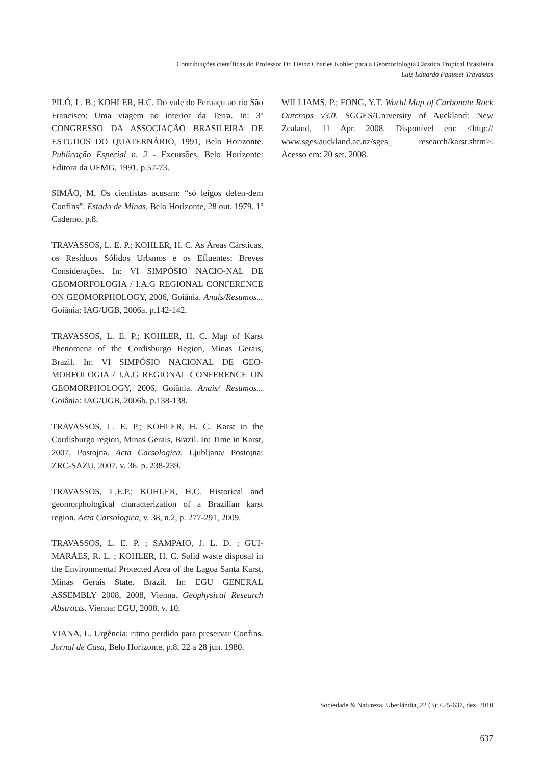Contribuições científicas do Professor Dr. Heinz Charles Kohler para a Geomorfologia Cárstica Tropical Brasileira
Luiz Eduardo Panisset Travassos
PILÓ, L. B.; KOHLER, H.C. Do vale do Peruaçu ao rio São Francisco: Uma viagem ao interior da Terra. In: 3º CONGRESSO DA ASSOCIAÇÃO BRASILEIRA DE ESTUDOS DO QUATERNÁRIO, 1991, Belo Horizonte. Publicação Especial n. 2 - Excursões. Belo Horizonte: Editora da UFMG, 1991. p.57-73.
SIMÃO, M. Os cientistas acusam: “só leigos defen-dem Confins”. Estado de Minas, Belo Horizonte, 28 out. 1979. 1º Caderno, p.8.
TRAVASSOS, L. E. P.; KOHLER, H. C. As Áreas Cársticas, os Resíduos Sólidos Urbanos e os Efluentes: Breves Considerações. In: VI SIMPÓSIO NACIO-NAL DE GEOMORFOLOGIA / I.A.G REGIONAL CONFERENCE ON GEOMORPHOLOGY, 2006, Goiânia. Anais/Resumos... Goiânia: IAG/UGB, 2006a. p.142-142.
TRAVASSOS, L. E. P.; KOHLER, H. C. Map of Karst Phenomena of the Cordisburgo Region, Minas Gerais, Brazil. In: VI SIMPÓSIO NACIONAL DE GEO-MORFOLOGIA / I.A.G REGIONAL CONFERENCE ON GEOMORPHOLOGY, 2006, Goiânia. Anais/ Resumos... Goiânia: IAG/UGB, 2006b. p.138-138.
TRAVASSOS, L. E. P.; KOHLER, H. C. Karst in the Cordisburgo region, Minas Gerais, Brazil. In: Time in Karst, 2007, Postojna. Acta Carsologica. Ljubljana/ Postojna: ZRC-SAZU, 2007. v. 36. p. 238-239.
TRAVASSOS, L.E.P.; KOHLER, H.C. Historical and geomorphological characterization of a Brazilian karst region. Acta Carsologica, v. 38, n.2, p. 277-291, 2009.
TRAVASSOS, L. E. P. ; SAMPAIO, J. L. D. ; GUI-MARÃES, R. L. ; KOHLER, H. C. Solid waste disposal in the Environmental Protected Area of the Lagoa Santa Karst, Minas Gerais State, Brazil. In: EGU GENERAL ASSEMBLY 2008, 2008, Vienna. Geophysical Research Abstracts. Vienna: EGU, 2008. v. 10.
VIANA, L. Urgência: ritmo perdido para preservar Confins. Jornal de Casa, Belo Horizonte, p.8, 22 a 28 jun. 1980.
WILLIAMS, P.; FONG, Y.T. World Map of Carbonate Rock Outcrops v3.0. SGGES/University of Auckland: New Zealand, 11 Apr. 2008. Disponível em: <http:// www.sges.auckland.ac.nz/sges_ research/karst.shtm>. Acesso em: 20 set. 2008.
Sociedade & Natureza, Uberlândia, 22 (3): 625-637, dez. 2010
637